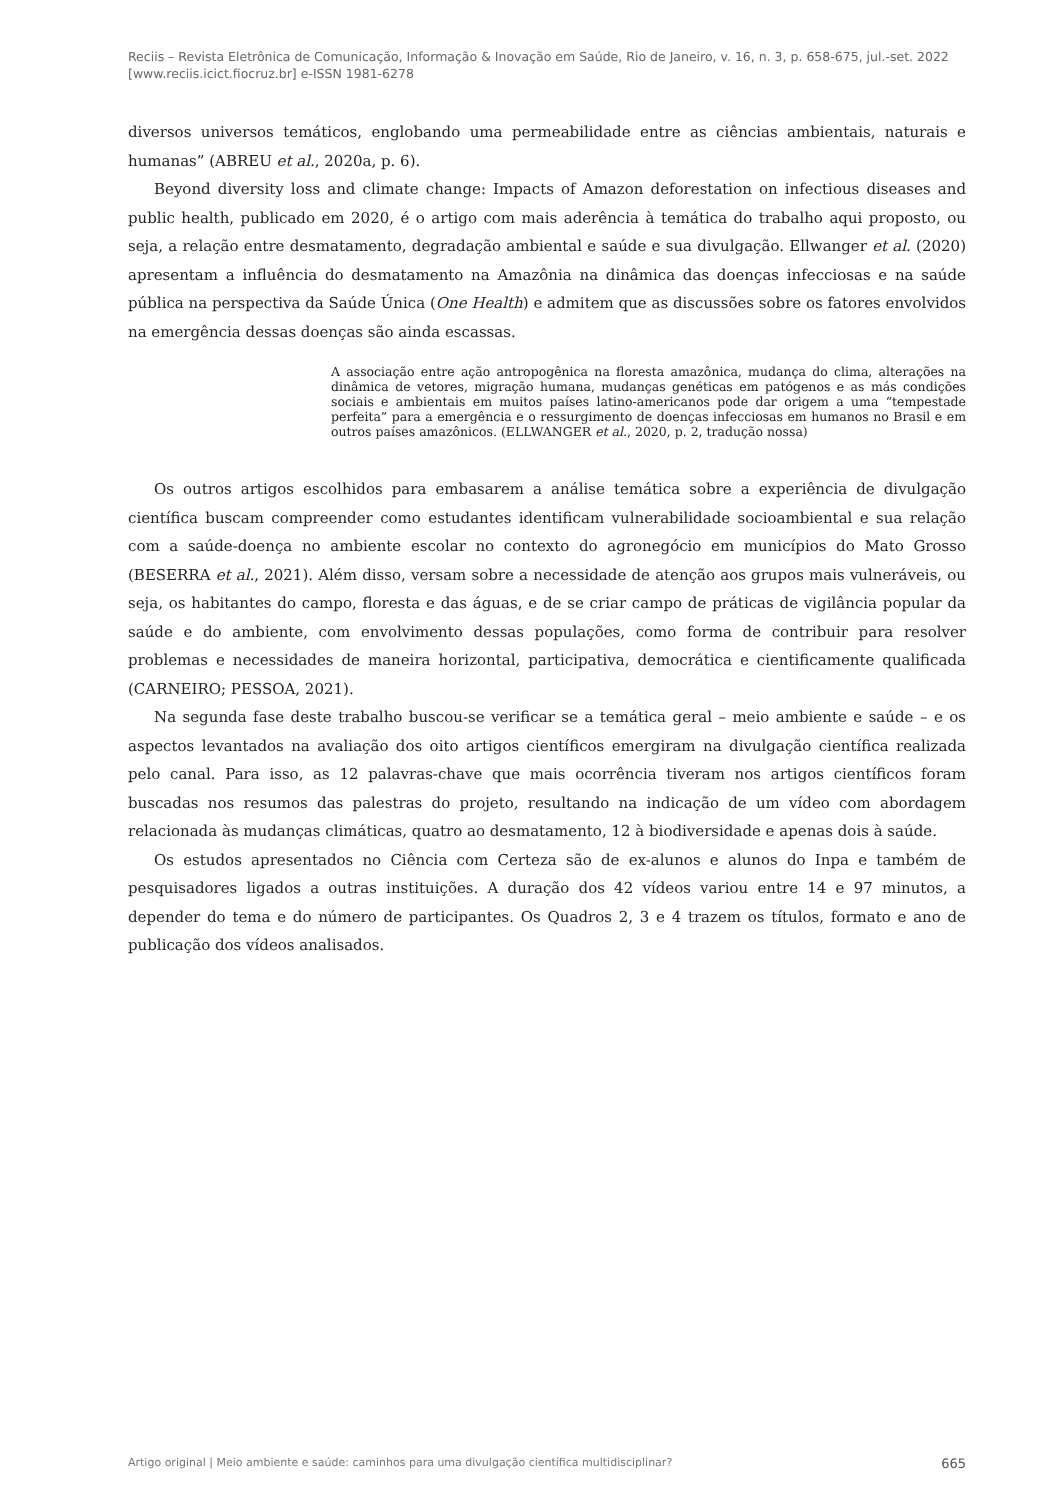Reciis – Revista Eletrônica de Comunicação, Informação & Inovação em Saúde, Rio de Janeiro, v. 16, n. 3, p. 658-675, jul.-set. 2022
[www.reciis.icict.fiocruz.br] e-ISSN 1981-6278
diversos universos temáticos, englobando uma permeabilidade entre as ciências ambientais, naturais e humanas” (ABREU et al., 2020a, p. 6).
Beyond diversity loss and climate change: Impacts of Amazon deforestation on infectious diseases and public health, publicado em 2020, é o artigo com mais aderência à temática do trabalho aqui proposto, ou seja, a relação entre desmatamento, degradação ambiental e saúde e sua divulgação. Ellwanger et al. (2020) apresentam a influência do desmatamento na Amazônia na dinâmica das doenças infecciosas e na saúde pública na perspectiva da Saúde Única (One Health) e admitem que as discussões sobre os fatores envolvidos na emergência dessas doenças são ainda escassas.
A associação entre ação antropogênica na floresta amazônica, mudança do clima, alterações na dinâmica de vetores, migração humana, mudanças genéticas em patógenos e as más condições sociais e ambientais em muitos países latino-americanos pode dar origem a uma “tempestade perfeita” para a emergência e o ressurgimento de doenças infecciosas em humanos no Brasil e em outros países amazônicos. (ELLWANGER et al., 2020, p. 2, tradução nossa)
Os outros artigos escolhidos para embasarem a análise temática sobre a experiência de divulgação científica buscam compreender como estudantes identificam vulnerabilidade socioambiental e sua relação com a saúde-doença no ambiente escolar no contexto do agronegócio em municípios do Mato Grosso (BESERRA et al., 2021). Além disso, versam sobre a necessidade de atenção aos grupos mais vulneráveis, ou seja, os habitantes do campo, floresta e das águas, e de se criar campo de práticas de vigilância popular da saúde e do ambiente, com envolvimento dessas populações, como forma de contribuir para resolver problemas e necessidades de maneira horizontal, participativa, democrática e cientificamente qualificada (CARNEIRO; PESSOA, 2021).
Na segunda fase deste trabalho buscou-se verificar se a temática geral – meio ambiente e saúde – e os aspectos levantados na avaliação dos oito artigos científicos emergiram na divulgação científica realizada pelo canal. Para isso, as 12 palavras-chave que mais ocorrência tiveram nos artigos científicos foram buscadas nos resumos das palestras do projeto, resultando na indicação de um vídeo com abordagem relacionada às mudanças climáticas, quatro ao desmatamento, 12 à biodiversidade e apenas dois à saúde.
Os estudos apresentados no Ciência com Certeza são de ex-alunos e alunos do Inpa e também de pesquisadores ligados a outras instituições. A duração dos 42 vídeos variou entre 14 e 97 minutos, a depender do tema e do número de participantes. Os Quadros 2, 3 e 4 trazem os títulos, formato e ano de publicação dos vídeos analisados.
Artigo original | Meio ambiente e saúde: caminhos para uma divulgação científica multidisciplinar? 665